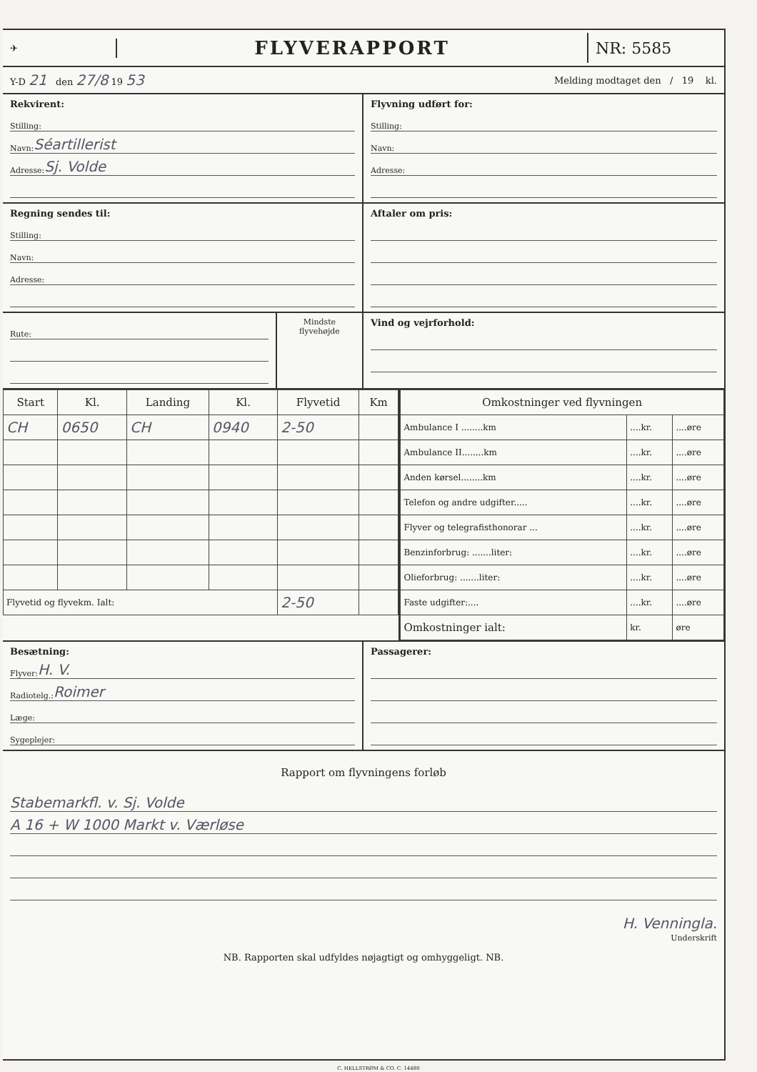✈
FLYVERAPPORT
NR: 5585
Y-D 21 den 27/8 19 53
Melding modtaget den / 19 kl.
Rekvirent:
Stilling:
Navn: Séartillerist
Adresse: Sj. Volde
Flyvning udført for:
Stilling:
Navn:
Adresse:
Regning sendes til:
Stilling:
Navn:
Adresse:
Aftaler om pris:
Rute:
Mindste flyvehøjde
Vind og vejrforhold:
| Start | Kl. | Landing | Kl. | Flyvetid | Km |
| --- | --- | --- | --- | --- | --- |
| CH | 0650 | CH | 0940 | 2-50 | |
| Flyvetid og flyvekm. Ialt: | | | | 2-50 | |
| Omkostninger ved flyvningen | | |
| --- | --- | --- |
| Ambulance I ........km | ....kr. | ....øre |
| Ambulance II........km | ....kr. | ....øre |
| Anden kørsel........km | ....kr. | ....øre |
| Telefon og andre udgifter..... | ....kr. | ....øre |
| Flyver og telegrafisthonorar ... | ....kr. | ....øre |
| Benzinforbrug: .......liter: | ....kr. | ....øre |
| Olieforbrug: .......liter: | ....kr. | ....øre |
| Faste udgifter:.... | ....kr. | ....øre |
| Omkostninger ialt: | kr. | øre |
Besætning:
Flyver: H. V.
Radiotelg.: Roimer
Læge:
Sygeplejer:
Passagerer:
Rapport om flyvningens forløb
Stabemarkfl. v. Sj. Volde
A 16 + W 1000 Markt v. Værløse
H. Venningla.
Underskrift
NB. Rapporten skal udfyldes nøjagtigt og omhyggeligt. NB.
C. HELLSTRØM & CO. C. 14480